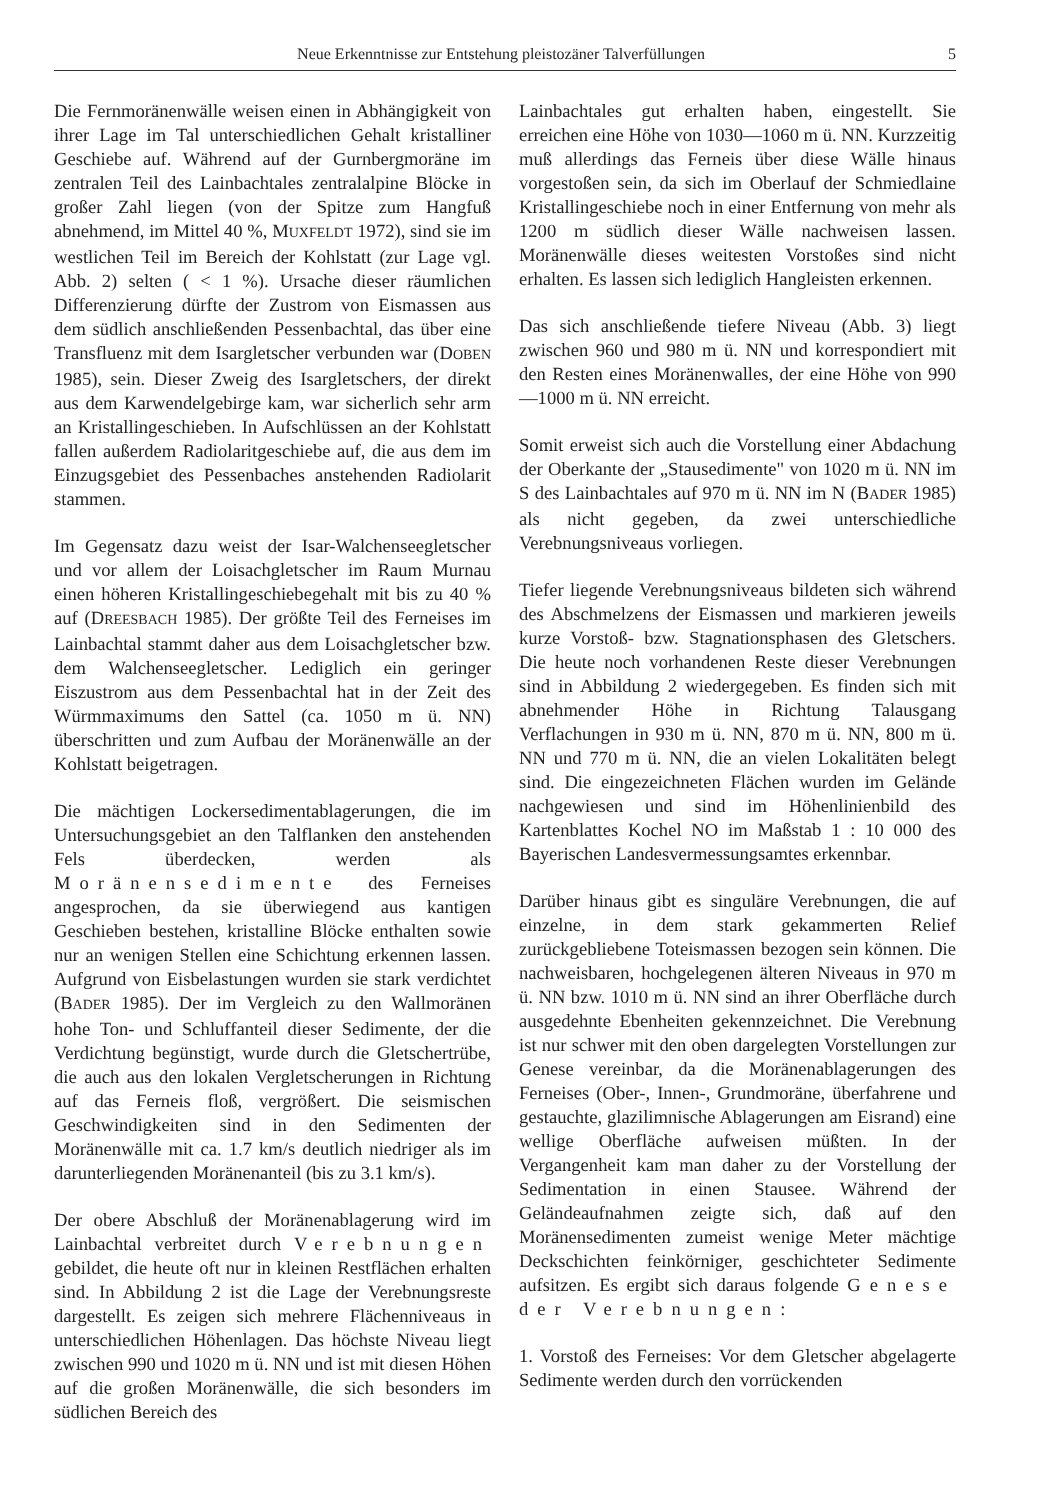Neue Erkenntnisse zur Entstehung pleistozäner Talverfüllungen 5
Die Fernmoränenwälle weisen einen in Abhängigkeit von ihrer Lage im Tal unterschiedlichen Gehalt kristalliner Geschiebe auf. Während auf der Gurnbergmoräne im zentralen Teil des Lainbachtales zentralalpine Blöcke in großer Zahl liegen (von der Spitze zum Hangfuß abnehmend, im Mittel 40 %, MUXFELDT 1972), sind sie im westlichen Teil im Bereich der Kohlstatt (zur Lage vgl. Abb. 2) selten ( < 1 %). Ursache dieser räumlichen Differenzierung dürfte der Zustrom von Eismassen aus dem südlich anschließenden Pessenbachtal, das über eine Transfluenz mit dem Isargletscher verbunden war (DOBEN 1985), sein. Dieser Zweig des Isargletschers, der direkt aus dem Karwendelgebirge kam, war sicherlich sehr arm an Kristallingeschieben. In Aufschlüssen an der Kohlstatt fallen außerdem Radiolaritgeschiebe auf, die aus dem im Einzugsgebiet des Pessenbaches anstehenden Radiolarit stammen.
Im Gegensatz dazu weist der Isar-Walchenseegletscher und vor allem der Loisachgletscher im Raum Murnau einen höheren Kristallingeschiebegehalt mit bis zu 40 % auf (DREESBACH 1985). Der größte Teil des Ferneises im Lainbachtal stammt daher aus dem Loisachgletscher bzw. dem Walchenseegletscher. Lediglich ein geringer Eiszustrom aus dem Pessenbachtal hat in der Zeit des Würmmaximums den Sattel (ca. 1050 m ü. NN) überschritten und zum Aufbau der Moränenwälle an der Kohlstatt beigetragen.
Die mächtigen Lockersedimentablagerungen, die im Untersuchungsgebiet an den Talflanken den anstehenden Fels überdecken, werden als Moränensedimente des Ferneises angesprochen, da sie überwiegend aus kantigen Geschieben bestehen, kristalline Blöcke enthalten sowie nur an wenigen Stellen eine Schichtung erkennen lassen. Aufgrund von Eisbelastungen wurden sie stark verdichtet (BADER 1985). Der im Vergleich zu den Wallmoränen hohe Ton- und Schluffanteil dieser Sedimente, der die Verdichtung begünstigt, wurde durch die Gletschertrübe, die auch aus den lokalen Vergletscherungen in Richtung auf das Ferneis floß, vergrößert. Die seismischen Geschwindigkeiten sind in den Sedimenten der Moränenwälle mit ca. 1.7 km/s deutlich niedriger als im darunterliegenden Moränenanteil (bis zu 3.1 km/s).
Der obere Abschluß der Moränenablagerung wird im Lainbachtal verbreitet durch Verebnungen gebildet, die heute oft nur in kleinen Restflächen erhalten sind. In Abbildung 2 ist die Lage der Verebnungsreste dargestellt. Es zeigen sich mehrere Flächenniveaus in unterschiedlichen Höhenlagen. Das höchste Niveau liegt zwischen 990 und 1020 m ü. NN und ist mit diesen Höhen auf die großen Moränenwälle, die sich besonders im südlichen Bereich des
Lainbachtales gut erhalten haben, eingestellt. Sie erreichen eine Höhe von 1030—1060 m ü. NN. Kurzzeitig muß allerdings das Ferneis über diese Wälle hinaus vorgestoßen sein, da sich im Oberlauf der Schmiedlaine Kristallingeschiebe noch in einer Entfernung von mehr als 1200 m südlich dieser Wälle nachweisen lassen. Moränenwälle dieses weitesten Vorstoßes sind nicht erhalten. Es lassen sich lediglich Hangleisten erkennen.
Das sich anschließende tiefere Niveau (Abb. 3) liegt zwischen 960 und 980 m ü. NN und korrespondiert mit den Resten eines Moränenwalles, der eine Höhe von 990—1000 m ü. NN erreicht.
Somit erweist sich auch die Vorstellung einer Abdachung der Oberkante der „Stausedimente" von 1020 m ü. NN im S des Lainbachtales auf 970 m ü. NN im N (BADER 1985) als nicht gegeben, da zwei unterschiedliche Verebnungsniveaus vorliegen.
Tiefer liegende Verebnungsniveaus bildeten sich während des Abschmelzens der Eismassen und markieren jeweils kurze Vorstoß- bzw. Stagnationsphasen des Gletschers. Die heute noch vorhandenen Reste dieser Verebnungen sind in Abbildung 2 wiedergegeben. Es finden sich mit abnehmender Höhe in Richtung Talausgang Verflachungen in 930 m ü. NN, 870 m ü. NN, 800 m ü. NN und 770 m ü. NN, die an vielen Lokalitäten belegt sind. Die eingezeichneten Flächen wurden im Gelände nachgewiesen und sind im Höhenlinienbild des Kartenblattes Kochel NO im Maßstab 1 : 10 000 des Bayerischen Landesvermessungsamtes erkennbar.
Darüber hinaus gibt es singuläre Verebnungen, die auf einzelne, in dem stark gekammerten Relief zurückgebliebene Toteismassen bezogen sein können. Die nachweisbaren, hochgelegenen älteren Niveaus in 970 m ü. NN bzw. 1010 m ü. NN sind an ihrer Oberfläche durch ausgedehnte Ebenheiten gekennzeichnet. Die Verebnung ist nur schwer mit den oben dargelegten Vorstellungen zur Genese vereinbar, da die Moränenablagerungen des Ferneises (Ober-, Innen-, Grundmoräne, überfahrene und gestauchte, glazilimnische Ablagerungen am Eisrand) eine wellige Oberfläche aufweisen müßten. In der Vergangenheit kam man daher zu der Vorstellung der Sedimentation in einen Stausee. Während der Geländeaufnahmen zeigte sich, daß auf den Moränensedimenten zumeist wenige Meter mächtige Deckschichten feinkörniger, geschichteter Sedimente aufsitzen. Es ergibt sich daraus folgende Genese der Verebnungen:
1. Vorstoß des Ferneises: Vor dem Gletscher abgelagerte Sedimente werden durch den vorrückenden